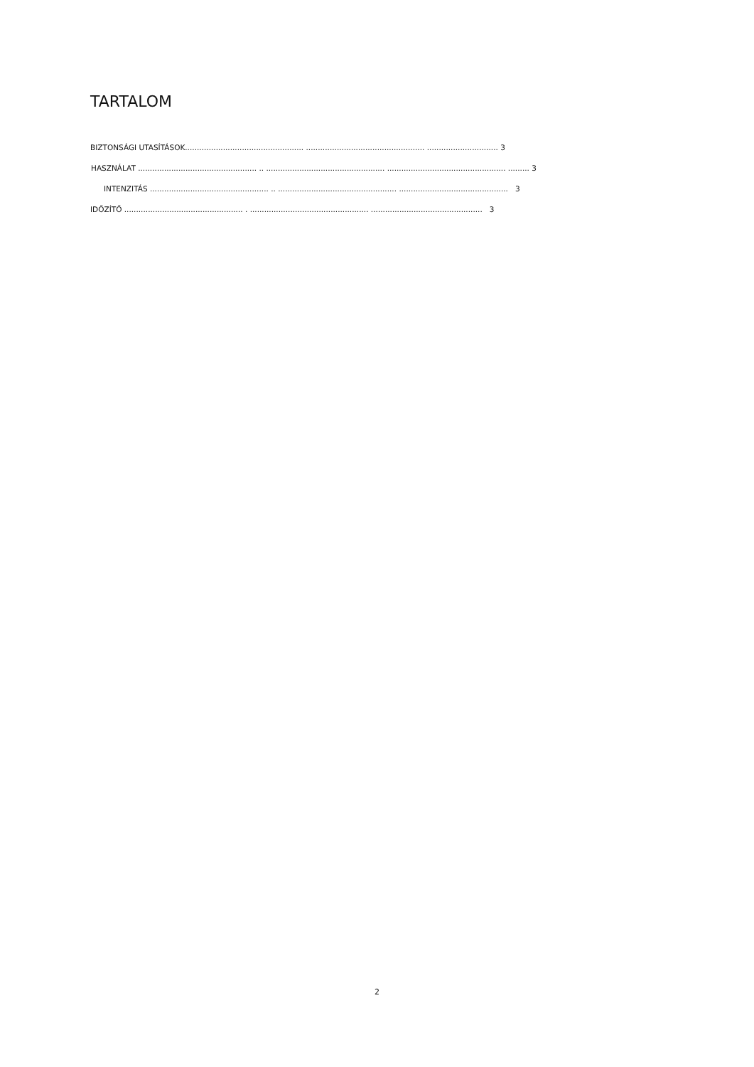TARTALOM
BIZTONSÁGI UTASÍTÁSOK.................................................. .................................................. .............................. 3
HASZNÁLAT .................................................. .. .................................................. .................................................. ......... 3
INTENZITÁS .................................................. .. .................................................. .............................................. 3
IDŐZÍTŐ .................................................. . .................................................. ............................................... 3
2